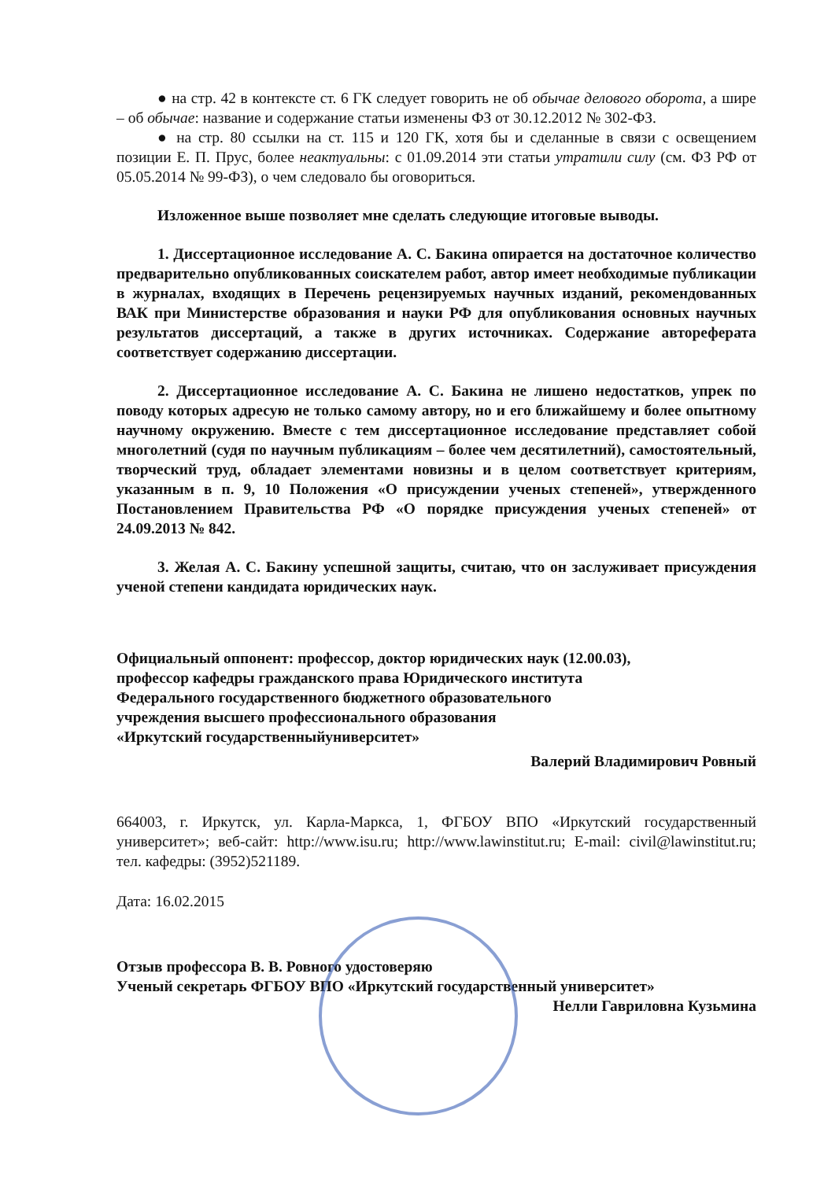● на стр. 42 в контексте ст. 6 ГК следует говорить не об обычае делового оборота, а шире – об обычае: название и содержание статьи изменены ФЗ от 30.12.2012 № 302-ФЗ.
● на стр. 80 ссылки на ст. 115 и 120 ГК, хотя бы и сделанные в связи с освещением позиции Е. П. Прус, более неактуальны: с 01.09.2014 эти статьи утратили силу (см. ФЗ РФ от 05.05.2014 № 99-ФЗ), о чем следовало бы оговориться.
Изложенное выше позволяет мне сделать следующие итоговые выводы.
1. Диссертационное исследование А. С. Бакина опирается на достаточное количество предварительно опубликованных соискателем работ, автор имеет необходимые публикации в журналах, входящих в Перечень рецензируемых научных изданий, рекомендованных ВАК при Министерстве образования и науки РФ для опубликования основных научных результатов диссертаций, а также в других источниках. Содержание автореферата соответствует содержанию диссертации.
2. Диссертационное исследование А. С. Бакина не лишено недостатков, упрек по поводу которых адресую не только самому автору, но и его ближайшему и более опытному научному окружению. Вместе с тем диссертационное исследование представляет собой многолетний (судя по научным публикациям – более чем десятилетний), самостоятельный, творческий труд, обладает элементами новизны и в целом соответствует критериям, указанным в п. 9, 10 Положения «О присуждении ученых степеней», утвержденного Постановлением Правительства РФ «О порядке присуждения ученых степеней» от 24.09.2013 № 842.
3. Желая А. С. Бакину успешной защиты, считаю, что он заслуживает присуждения ученой степени кандидата юридических наук.
Официальный оппонент: профессор, доктор юридических наук (12.00.03),
профессор кафедры гражданского права Юридического института
Федерального государственного бюджетного образовательного
учреждения высшего профессионального образования
«Иркутский государственныйуниверситет»
Валерий Владимирович Ровный
664003, г. Иркутск, ул. Карла-Маркса, 1, ФГБОУ ВПО «Иркутский государственный университет»; веб-сайт: http://www.isu.ru; http://www.lawinstitut.ru; E-mail: civil@lawinstitut.ru; тел. кафедры: (3952)521189.
Дата: 16.02.2015
Отзыв профессора В. В. Ровного удостоверяю
Ученый секретарь ФГБОУ ВПО «Иркутский государственный университет»
Нелли Гавриловна Кузьмина